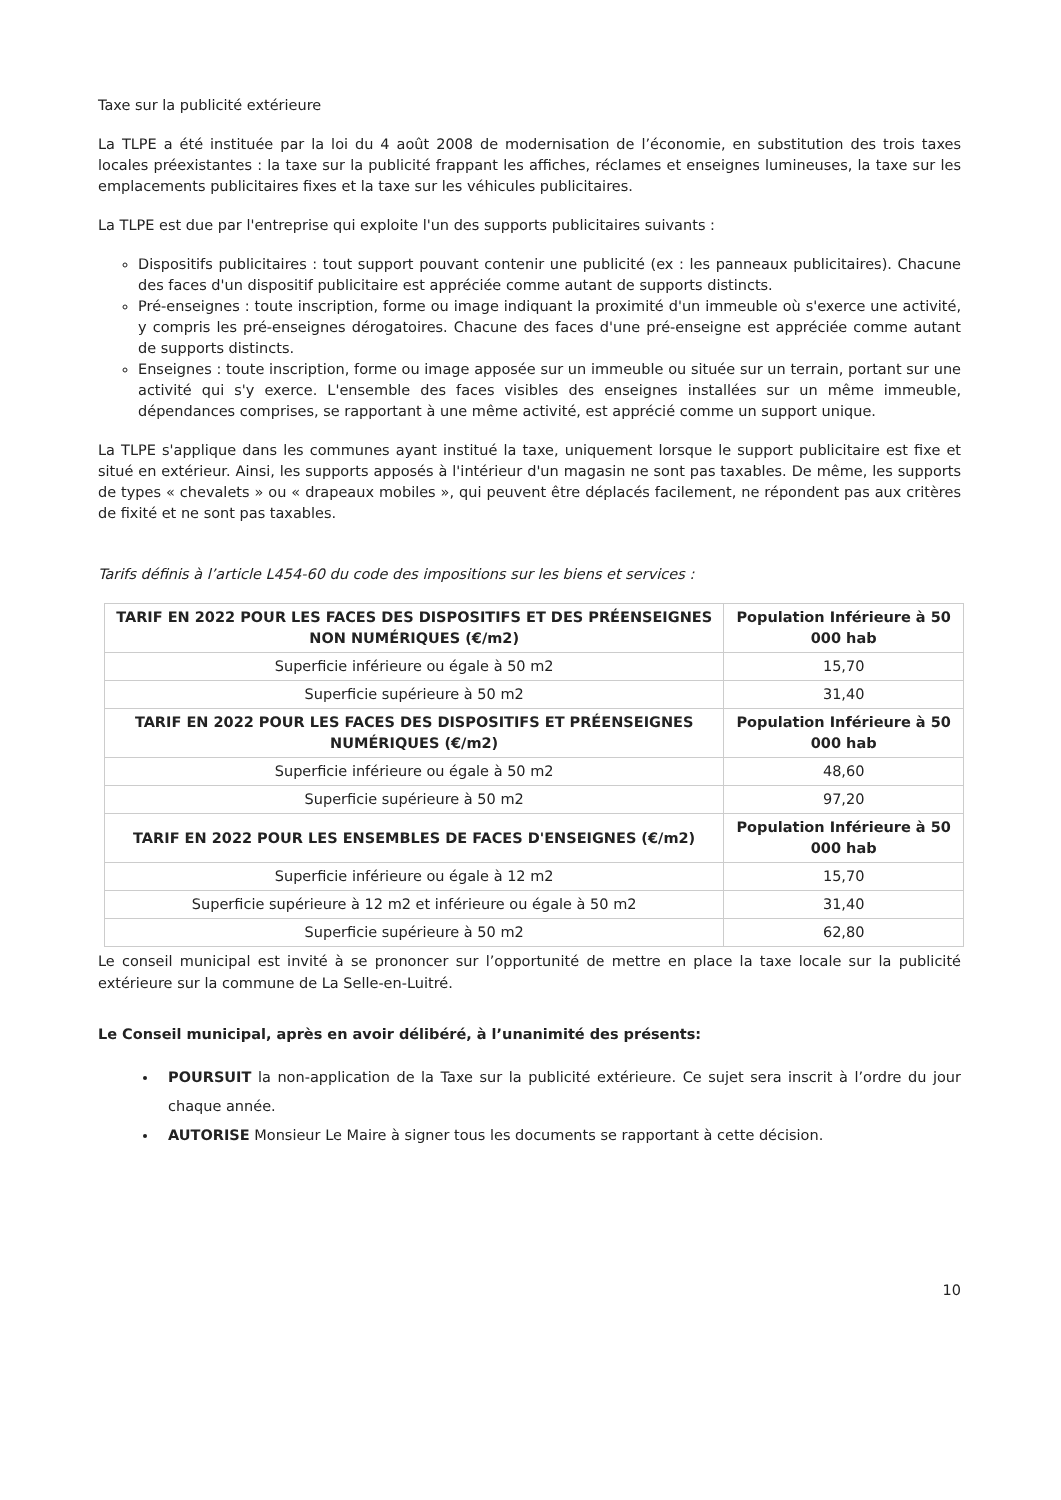Taxe sur la publicité extérieure
La TLPE a été instituée par la loi du 4 août 2008 de modernisation de l’économie, en substitution des trois taxes locales préexistantes : la taxe sur la publicité frappant les affiches, réclames et enseignes lumineuses, la taxe sur les emplacements publicitaires fixes et la taxe sur les véhicules publicitaires.
La TLPE est due par l'entreprise qui exploite l'un des supports publicitaires suivants :
Dispositifs publicitaires : tout support pouvant contenir une publicité (ex : les panneaux publicitaires). Chacune des faces d'un dispositif publicitaire est appréciée comme autant de supports distincts.
Pré-enseignes : toute inscription, forme ou image indiquant la proximité d'un immeuble où s'exerce une activité, y compris les pré-enseignes dérogatoires. Chacune des faces d'une pré-enseigne est appréciée comme autant de supports distincts.
Enseignes : toute inscription, forme ou image apposée sur un immeuble ou située sur un terrain, portant sur une activité qui s'y exerce. L'ensemble des faces visibles des enseignes installées sur un même immeuble, dépendances comprises, se rapportant à une même activité, est apprécié comme un support unique.
La TLPE s'applique dans les communes ayant institué la taxe, uniquement lorsque le support publicitaire est fixe et situé en extérieur. Ainsi, les supports apposés à l'intérieur d'un magasin ne sont pas taxables. De même, les supports de types « chevalets » ou « drapeaux mobiles », qui peuvent être déplacés facilement, ne répondent pas aux critères de fixité et ne sont pas taxables.
Tarifs définis à l’article L454-60 du code des impositions sur les biens et services :
| TARIF EN 2022 POUR LES FACES DES DISPOSITIFS ET DES PRÉENSEIGNES NON NUMÉRIQUES (€/m2) | Population Inférieure à 50 000 hab |
| --- | --- |
| Superficie inférieure ou égale à 50 m2 | 15,70 |
| Superficie supérieure à 50 m2 | 31,40 |
| TARIF EN 2022 POUR LES FACES DES DISPOSITIFS ET PRÉENSEIGNES NUMÉRIQUES (€/m2) | Population Inférieure à 50 000 hab |
| Superficie inférieure ou égale à 50 m2 | 48,60 |
| Superficie supérieure à 50 m2 | 97,20 |
| TARIF EN 2022 POUR LES ENSEMBLES DE FACES D'ENSEIGNES (€/m2) | Population Inférieure à 50 000 hab |
| Superficie inférieure ou égale à 12 m2 | 15,70 |
| Superficie supérieure à 12 m2 et inférieure ou égale à 50 m2 | 31,40 |
| Superficie supérieure à 50 m2 | 62,80 |
Le conseil municipal est invité à se prononcer sur l’opportunité de mettre en place la taxe locale sur la publicité extérieure sur la commune de La Selle-en-Luitré.
Le Conseil municipal, après en avoir délibéré, à l’unanimité des présents:
POURSUIT la non-application de la Taxe sur la publicité extérieure. Ce sujet sera inscrit à l’ordre du jour chaque année.
AUTORISE Monsieur Le Maire à signer tous les documents se rapportant à cette décision.
10